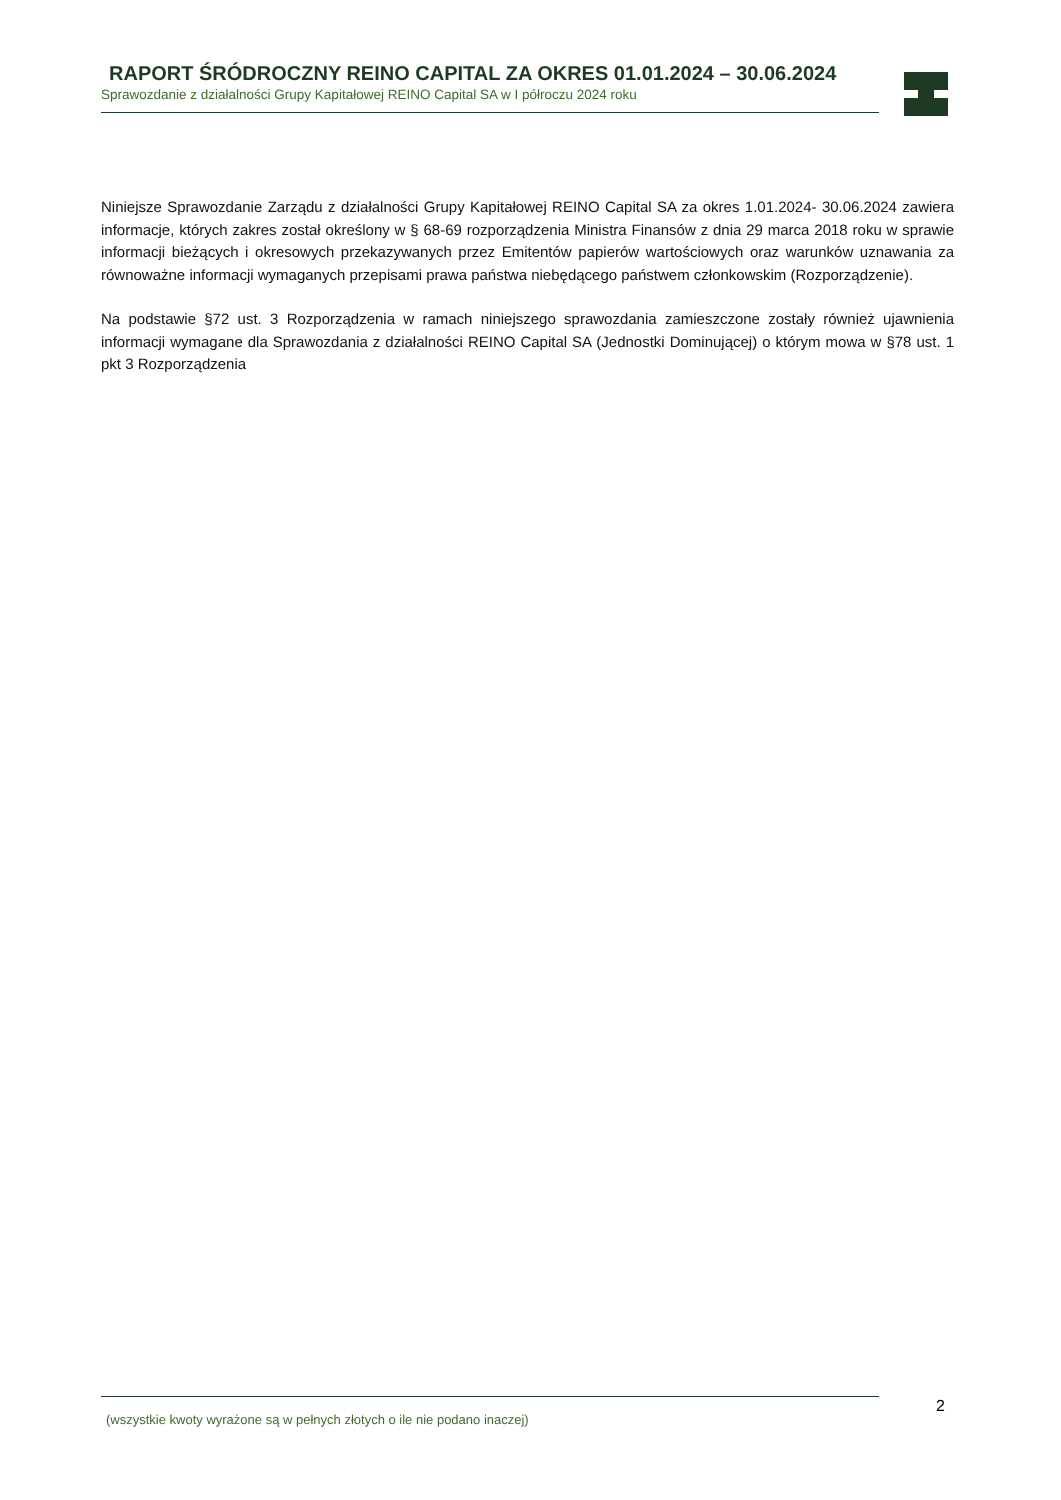RAPORT ŚRÓDROCZNY REINO CAPITAL ZA OKRES 01.01.2024 – 30.06.2024
Sprawozdanie z działalności Grupy Kapitałowej REINO Capital SA w I półroczu 2024 roku
Niniejsze Sprawozdanie Zarządu z działalności Grupy Kapitałowej REINO Capital SA za okres 1.01.2024- 30.06.2024 zawiera informacje, których zakres został określony w § 68-69 rozporządzenia Ministra Finansów z dnia 29 marca 2018 roku w sprawie informacji bieżących i okresowych przekazywanych przez Emitentów papierów wartościowych oraz warunków uznawania za równoważne informacji wymaganych przepisami prawa państwa niebędącego państwem członkowskim (Rozporządzenie).
Na podstawie §72 ust. 3 Rozporządzenia w ramach niniejszego sprawozdania zamieszczone zostały również ujawnienia informacji wymagane dla Sprawozdania z działalności REINO Capital SA (Jednostki Dominującej) o którym mowa w §78 ust. 1 pkt 3 Rozporządzenia
(wszystkie kwoty wyrażone są w pełnych złotych o ile nie podano inaczej) 2